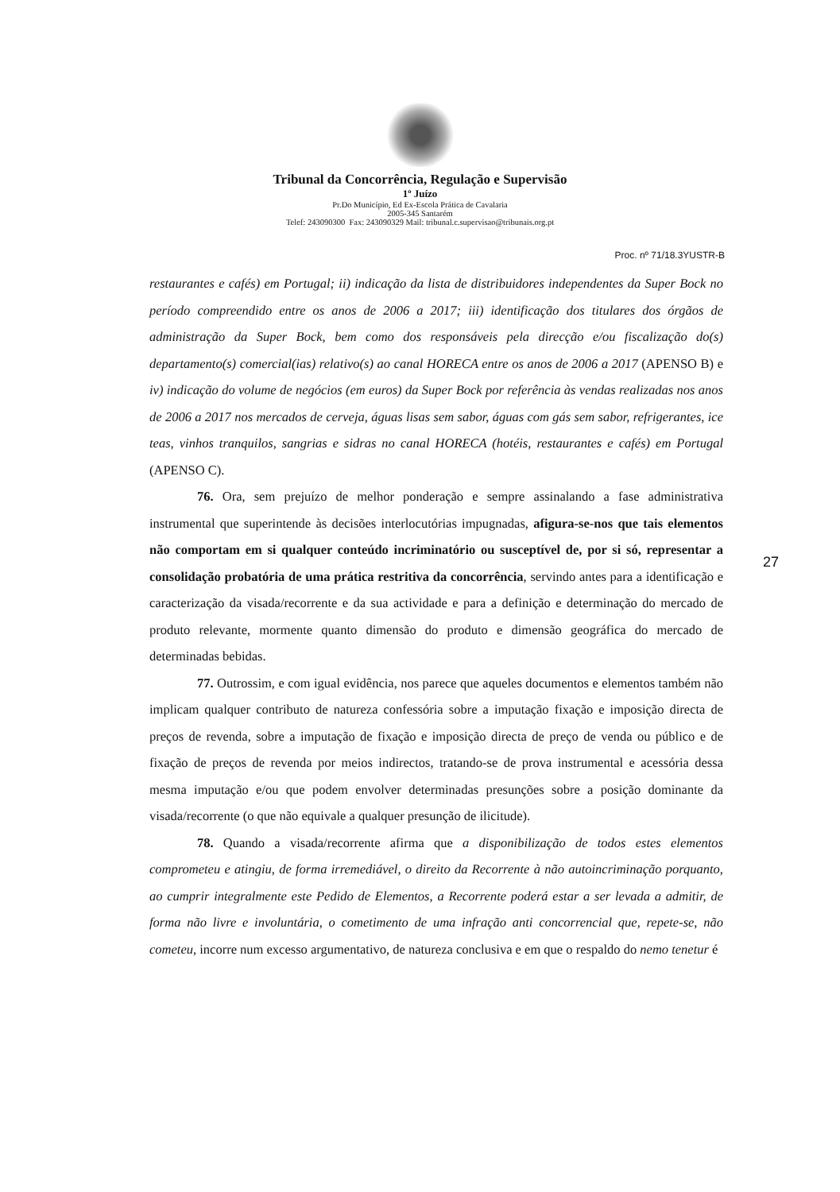Tribunal da Concorrência, Regulação e Supervisão
1º Juízo
Pr.Do Município, Ed Ex-Escola Prática de Cavalaria
2005-345 Santarém
Telef: 243090300 Fax: 243090329 Mail: tribunal.c.supervisao@tribunais.org.pt
Proc. nº 71/18.3YUSTR-B
restaurantes e cafés) em Portugal; ii) indicação da lista de distribuidores independentes da Super Bock no período compreendido entre os anos de 2006 a 2017; iii) identificação dos titulares dos órgãos de administração da Super Bock, bem como dos responsáveis pela direcção e/ou fiscalização do(s) departamento(s) comercial(ias) relativo(s) ao canal HORECA entre os anos de 2006 a 2017 (APENSO B) e iv) indicação do volume de negócios (em euros) da Super Bock por referência às vendas realizadas nos anos de 2006 a 2017 nos mercados de cerveja, águas lisas sem sabor, águas com gás sem sabor, refrigerantes, ice teas, vinhos tranquilos, sangrias e sidras no canal HORECA (hotéis, restaurantes e cafés) em Portugal (APENSO C).
76. Ora, sem prejuízo de melhor ponderação e sempre assinalando a fase administrativa instrumental que superintende às decisões interlocutórias impugnadas, afigura-se-nos que tais elementos não comportam em si qualquer conteúdo incriminatório ou susceptível de, por si só, representar a consolidação probatória de uma prática restritiva da concorrência, servindo antes para a identificação e caracterização da visada/recorrente e da sua actividade e para a definição e determinação do mercado de produto relevante, mormente quanto dimensão do produto e dimensão geográfica do mercado de determinadas bebidas.
77. Outrossim, e com igual evidência, nos parece que aqueles documentos e elementos também não implicam qualquer contributo de natureza confessória sobre a imputação fixação e imposição directa de preços de revenda, sobre a imputação de fixação e imposição directa de preço de venda ou público e de fixação de preços de revenda por meios indirectos, tratando-se de prova instrumental e acessória dessa mesma imputação e/ou que podem envolver determinadas presunções sobre a posição dominante da visada/recorrente (o que não equivale a qualquer presunção de ilicitude).
78. Quando a visada/recorrente afirma que a disponibilização de todos estes elementos comprometeu e atingiu, de forma irremediável, o direito da Recorrente à não autoincriminação porquanto, ao cumprir integralmente este Pedido de Elementos, a Recorrente poderá estar a ser levada a admitir, de forma não livre e involuntária, o cometimento de uma infração anti concorrencial que, repete-se, não cometeu, incorre num excesso argumentativo, de natureza conclusiva e em que o respaldo do nemo tenetur é
27